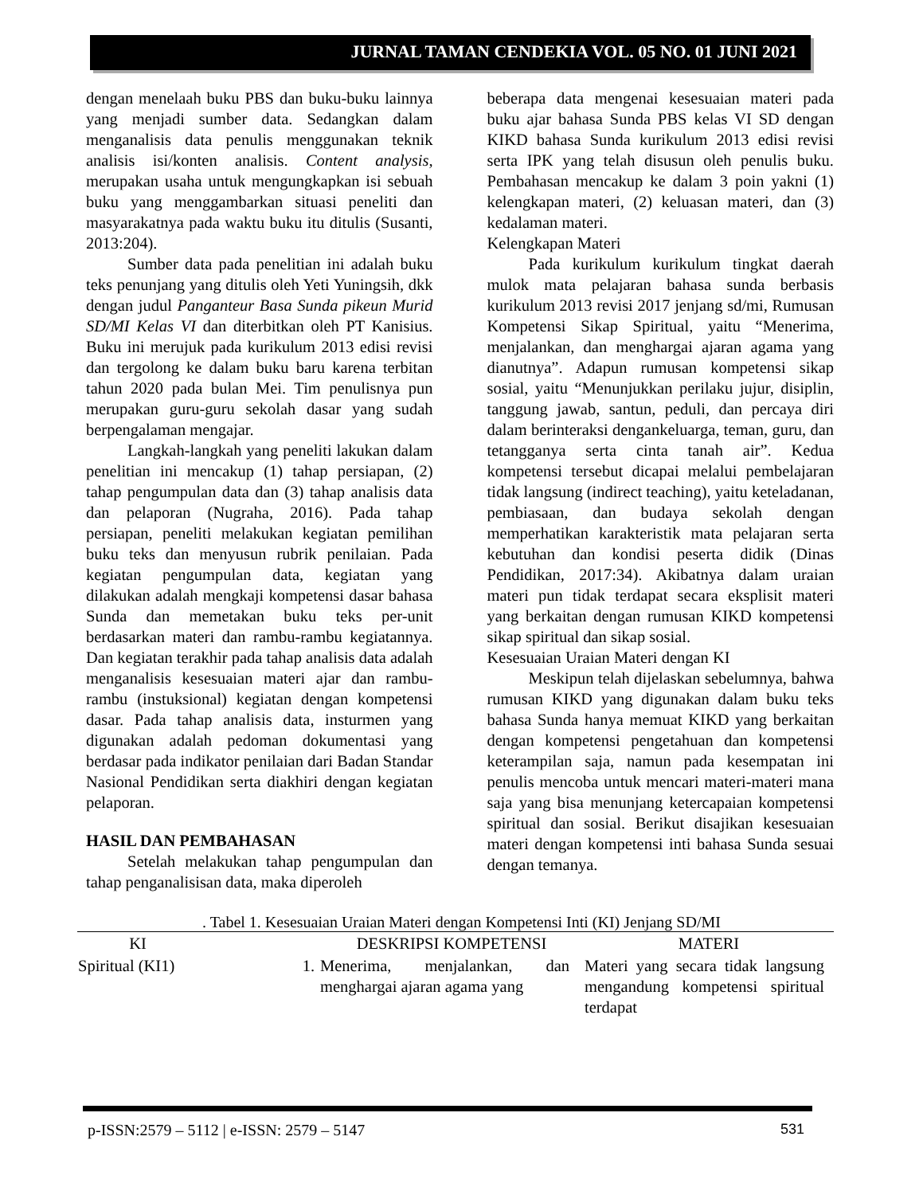JURNAL TAMAN CENDEKIA VOL. 05 NO. 01 JUNI 2021
dengan menelaah buku PBS dan buku-buku lainnya yang menjadi sumber data. Sedangkan dalam menganalisis data penulis menggunakan teknik analisis isi/konten analisis. Content analysis, merupakan usaha untuk mengungkapkan isi sebuah buku yang menggambarkan situasi peneliti dan masyarakatnya pada waktu buku itu ditulis (Susanti, 2013:204).
Sumber data pada penelitian ini adalah buku teks penunjang yang ditulis oleh Yeti Yuningsih, dkk dengan judul Panganteur Basa Sunda pikeun Murid SD/MI Kelas VI dan diterbitkan oleh PT Kanisius. Buku ini merujuk pada kurikulum 2013 edisi revisi dan tergolong ke dalam buku baru karena terbitan tahun 2020 pada bulan Mei. Tim penulisnya pun merupakan guru-guru sekolah dasar yang sudah berpengalaman mengajar.
Langkah-langkah yang peneliti lakukan dalam penelitian ini mencakup (1) tahap persiapan, (2) tahap pengumpulan data dan (3) tahap analisis data dan pelaporan (Nugraha, 2016). Pada tahap persiapan, peneliti melakukan kegiatan pemilihan buku teks dan menyusun rubrik penilaian. Pada kegiatan pengumpulan data, kegiatan yang dilakukan adalah mengkaji kompetensi dasar bahasa Sunda dan memetakan buku teks per-unit berdasarkan materi dan rambu-rambu kegiatannya. Dan kegiatan terakhir pada tahap analisis data adalah menganalisis kesesuaian materi ajar dan rambu-rambu (instuksional) kegiatan dengan kompetensi dasar. Pada tahap analisis data, insturmen yang digunakan adalah pedoman dokumentasi yang berdasar pada indikator penilaian dari Badan Standar Nasional Pendidikan serta diakhiri dengan kegiatan pelaporan.
HASIL DAN PEMBAHASAN
Setelah melakukan tahap pengumpulan dan tahap penganalisisan data, maka diperoleh
beberapa data mengenai kesesuaian materi pada buku ajar bahasa Sunda PBS kelas VI SD dengan KIKD bahasa Sunda kurikulum 2013 edisi revisi serta IPK yang telah disusun oleh penulis buku. Pembahasan mencakup ke dalam 3 poin yakni (1) kelengkapan materi, (2) keluasan materi, dan (3) kedalaman materi.
Kelengkapan Materi
Pada kurikulum kurikulum tingkat daerah mulok mata pelajaran bahasa sunda berbasis kurikulum 2013 revisi 2017 jenjang sd/mi, Rumusan Kompetensi Sikap Spiritual, yaitu “Menerima, menjalankan, dan menghargai ajaran agama yang dianutnya”. Adapun rumusan kompetensi sikap sosial, yaitu “Menunjukkan perilaku jujur, disiplin, tanggung jawab, santun, peduli, dan percaya diri dalam berinteraksi dengankeluarga, teman, guru, dan tetangganya serta cinta tanah air”. Kedua kompetensi tersebut dicapai melalui pembelajaran tidak langsung (indirect teaching), yaitu keteladanan, pembiasaan, dan budaya sekolah dengan memperhatikan karakteristik mata pelajaran serta kebutuhan dan kondisi peserta didik (Dinas Pendidikan, 2017:34). Akibatnya dalam uraian materi pun tidak terdapat secara eksplisit materi yang berkaitan dengan rumusan KIKD kompetensi sikap spiritual dan sikap sosial.
Kesesuaian Uraian Materi dengan KI
Meskipun telah dijelaskan sebelumnya, bahwa rumusan KIKD yang digunakan dalam buku teks bahasa Sunda hanya memuat KIKD yang berkaitan dengan kompetensi pengetahuan dan kompetensi keterampilan saja, namun pada kesempatan ini penulis mencoba untuk mencari materi-materi mana saja yang bisa menunjang ketercapaian kompetensi spiritual dan sosial. Berikut disajikan kesesuaian materi dengan kompetensi inti bahasa Sunda sesuai dengan temanya.
. Tabel 1. Kesesuaian Uraian Materi dengan Kompetensi Inti (KI) Jenjang SD/MI
| KI | | DESKRIPSI KOMPETENSI | MATERI |
| --- | --- | --- | --- |
| Spiritual (KI1) | 1. | Menerima, menjalankan, dan menghargai ajaran agama yang | Materi yang secara tidak langsung mengandung kompetensi spiritual terdapat |
p-ISSN:2579 – 5112 | e-ISSN: 2579 – 5147 531